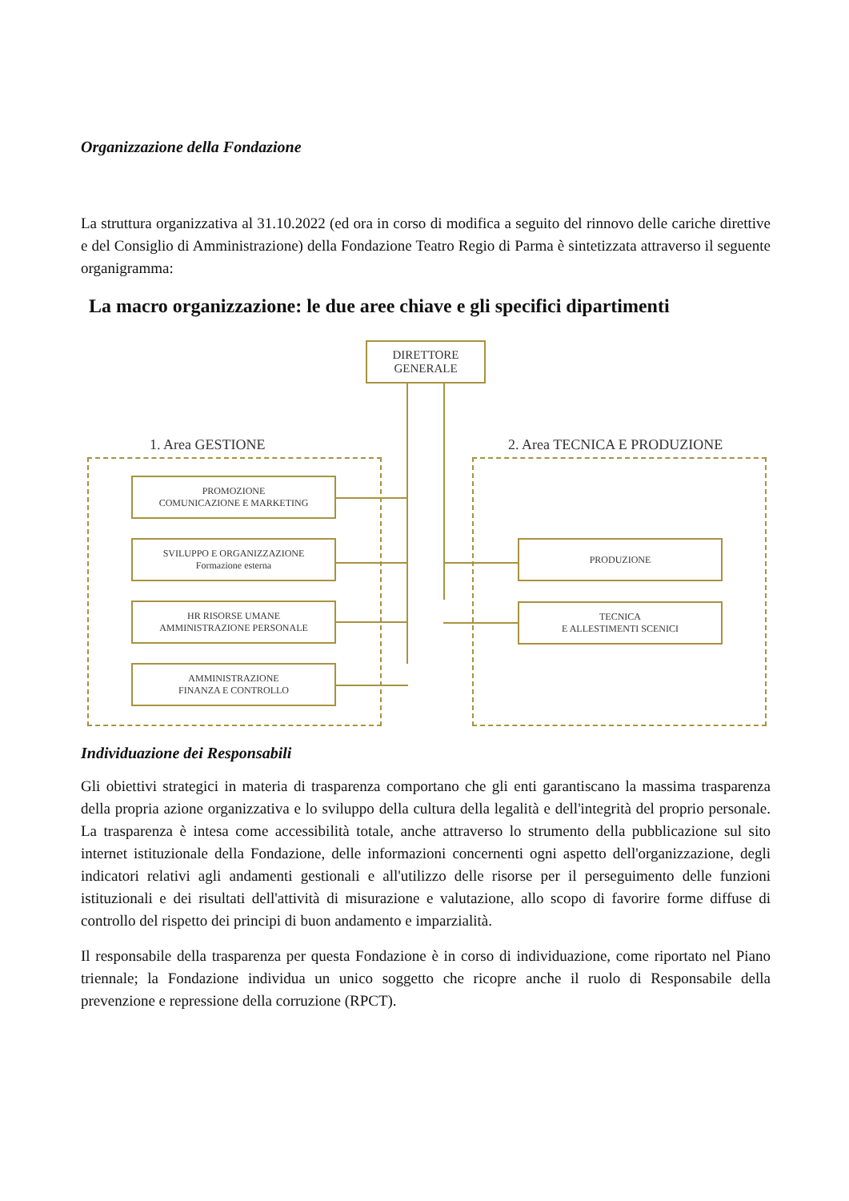Organizzazione della Fondazione
La struttura organizzativa al 31.10.2022 (ed ora in corso di modifica a seguito del rinnovo delle cariche direttive e del Consiglio di Amministrazione) della Fondazione Teatro Regio di Parma è sintetizzata attraverso il seguente organigramma:
La macro organizzazione: le due aree chiave e gli specifici dipartimenti
DIRETTORE
GENERALE
1. Area GESTIONE 2. Area TECNICA E PRODUZIONE
PROMOZIONE
COMUNICAZIONE E MARKETING
SVILUPPO E ORGANIZZAZIONE
Formazione esterna
HR RISORSE UMANE
AMMINISTRAZIONE PERSONALE
AMMINISTRAZIONE
FINANZA E CONTROLLO
PRODUZIONE
TECNICA
E ALLESTIMENTI SCENICI
Individuazione dei Responsabili
Gli obiettivi strategici in materia di trasparenza comportano che gli enti garantiscano la massima trasparenza della propria azione organizzativa e lo sviluppo della cultura della legalità e dell'integrità del proprio personale. La trasparenza è intesa come accessibilità totale, anche attraverso lo strumento della pubblicazione sul sito internet istituzionale della Fondazione, delle informazioni concernenti ogni aspetto dell'organizzazione, degli indicatori relativi agli andamenti gestionali e all'utilizzo delle risorse per il perseguimento delle funzioni istituzionali e dei risultati dell'attività di misurazione e valutazione, allo scopo di favorire forme diffuse di controllo del rispetto dei principi di buon andamento e imparzialità.
Il responsabile della trasparenza per questa Fondazione è in corso di individuazione, come riportato nel Piano triennale; la Fondazione individua un unico soggetto che ricopre anche il ruolo di Responsabile della prevenzione e repressione della corruzione (RPCT).